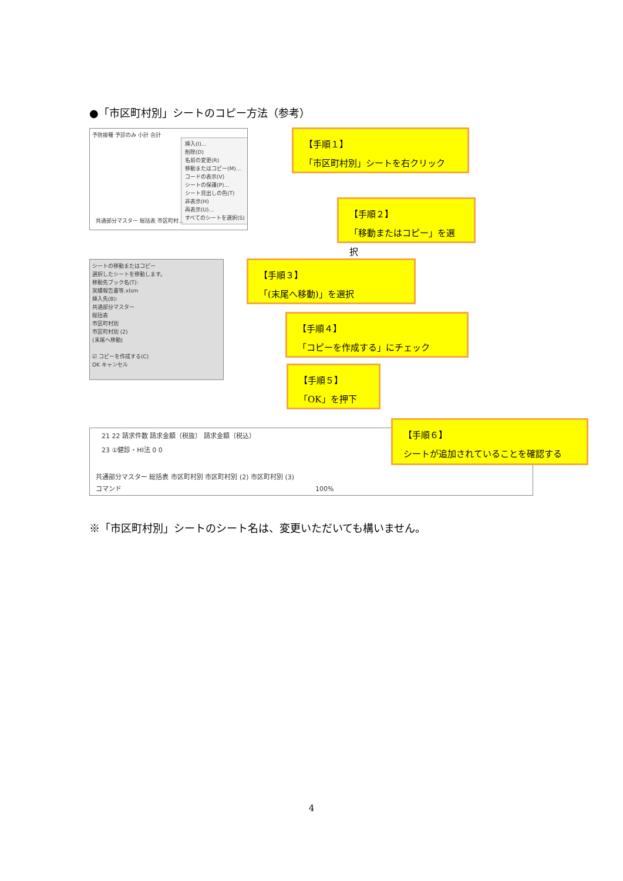●「市区町村別」シートのコピー方法（参考）
予防接種 予診のみ 小計 合計
挿入(I)...
削除(D)
名前の変更(R)
移動またはコピー(M)...
コードの表示(V)
シートの保護(P)...
シート見出しの色(T)
非表示(H)
再表示(U)...
すべてのシートを選択(S)
共通部分マスター 総括表 市区町村...
【手順１】
「市区町村別」シートを右クリック
【手順２】
「移動またはコピー」を選択
シートの移動またはコピー
選択したシートを移動します。
移動先ブック名(T):
実績報告書等.xlsm
挿入先(B):
共通部分マスター
総括表
市区町村別
市区町村別 (2)
(末尾へ移動)
☑ コピーを作成する(C)
OK キャンセル
【手順３】
「(末尾へ移動)」を選択
【手順４】
「コピーを作成する」にチェック
【手順５】
「OK」を押下
21 22 請求件数 請求金額（税抜） 請求金額（税込）
23 ①健診・HI法 0 0
共通部分マスター 総括表 市区町村別 市区町村別 (2) 市区町村別 (3)
コマンド　　　　　　　　　　　　　　　　　　　　　　　　　　　　　　100%
【手順６】
シートが追加されていることを確認する
※「市区町村別」シートのシート名は、変更いただいても構いません。
4